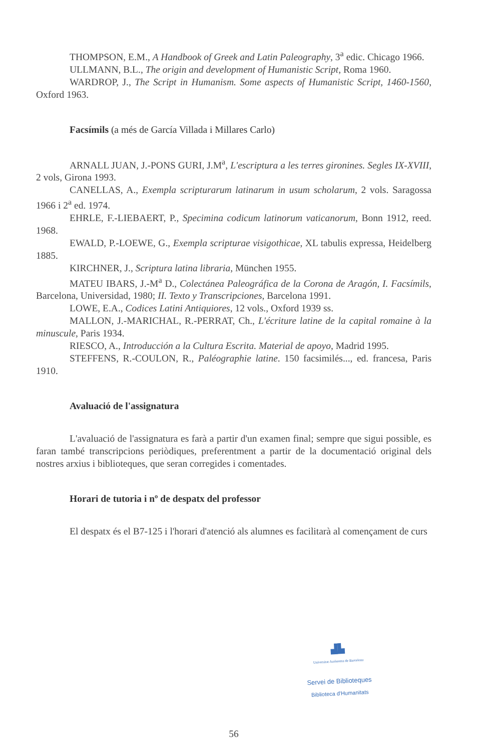THOMPSON, E.M., A Handbook of Greek and Latin Paleography, 3<sup>a</sup> edic. Chicago 1966.
ULLMANN, B.L., The origin and development of Humanistic Script, Roma 1960.
WARDROP, J., The Script in Humanism. Some aspects of Humanistic Script, 1460-1560, Oxford 1963.
Facsímils (a més de García Villada i Millares Carlo)
ARNALL JUAN, J.-PONS GURI, J.M<sup>a</sup>, L'escriptura a les terres gironines. Segles IX-XVIII, 2 vols, Girona 1993.
CANELLAS, A., Exempla scripturarum latinarum in usum scholarum, 2 vols. Saragossa 1966 i 2<sup>a</sup> ed. 1974.
EHRLE, F.-LIEBAERT, P., Specimina codicum latinorum vaticanorum, Bonn 1912, reed. 1968.
EWALD, P.-LOEWE, G., Exempla scripturae visigothicae, XL tabulis expressa, Heidelberg 1885.
KIRCHNER, J., Scriptura latina libraria, München 1955.
MATEU IBARS, J.-M<sup>a</sup> D., Colectánea Paleográfica de la Corona de Aragón, I. Facsímils, Barcelona, Universidad, 1980; II. Texto y Transcripciones, Barcelona 1991.
LOWE, E.A., Codices Latini Antiquiores, 12 vols., Oxford 1939 ss.
MALLON, J.-MARICHAL, R.-PERRAT, Ch., L'écriture latine de la capital romaine à la minuscule, Paris 1934.
RIESCO, A., Introducción a la Cultura Escrita. Material de apoyo, Madrid 1995.
STEFFENS, R.-COULON, R., Paléographie latine. 150 facsimilés..., ed. francesa, Paris 1910.
Avaluació de l'assignatura
L'avaluació de l'assignatura es farà a partir d'un examen final; sempre que sigui possible, es faran també transcripcions periòdiques, preferentment a partir de la documentació original dels nostres arxius i biblioteques, que seran corregides i comentades.
Horari de tutoria i nº de despatx del professor
El despatx és el B7-125 i l'horari d'atenció als alumnes es facilitarà al començament de curs
▟▙
Universitat Autònoma de Barcelona
Servei de Biblioteques
Biblioteca d'Humanitats
56